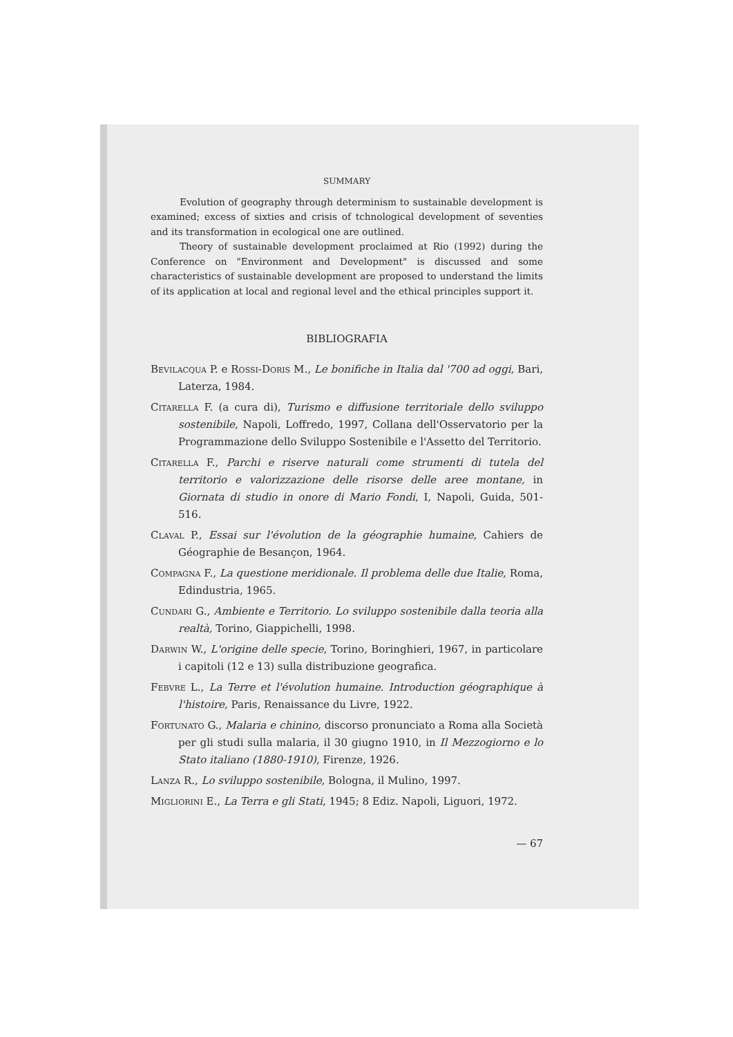SUMMARY
Evolution of geography through determinism to sustainable development is examined; excess of sixties and crisis of tchnological development of seventies and its transformation in ecological one are outlined.
Theory of sustainable development proclaimed at Rio (1992) during the Conference on "Environment and Development" is discussed and some characteristics of sustainable development are proposed to understand the limits of its application at local and regional level and the ethical principles support it.
BIBLIOGRAFIA
Bevilacqua P. e Rossi-Doris M., Le bonifiche in Italia dal '700 ad oggi, Bari, Laterza, 1984.
Citarella F. (a cura di), Turismo e diffusione territoriale dello sviluppo sostenibile, Napoli, Loffredo, 1997, Collana dell'Osservatorio per la Programmazione dello Sviluppo Sostenibile e l'Assetto del Territorio.
Citarella F., Parchi e riserve naturali come strumenti di tutela del territorio e valorizzazione delle risorse delle aree montane, in Giornata di studio in onore di Mario Fondi, I, Napoli, Guida, 501-516.
Claval P., Essai sur l'évolution de la géographie humaine, Cahiers de Géographie de Besançon, 1964.
Compagna F., La questione meridionale. Il problema delle due Italie, Roma, Edindustria, 1965.
Cundari G., Ambiente e Territorio. Lo sviluppo sostenibile dalla teoria alla realtà, Torino, Giappichelli, 1998.
Darwin W., L'origine delle specie, Torino, Boringhieri, 1967, in particolare i capitoli (12 e 13) sulla distribuzione geografica.
Febvre L., La Terre et l'évolution humaine. Introduction géographique à l'histoire, Paris, Renaissance du Livre, 1922.
Fortunato G., Malaria e chinino, discorso pronunciato a Roma alla Società per gli studi sulla malaria, il 30 giugno 1910, in Il Mezzogiorno e lo Stato italiano (1880-1910), Firenze, 1926.
Lanza R., Lo sviluppo sostenibile, Bologna, il Mulino, 1997.
Migliorini E., La Terra e gli Stati, 1945; 8 Ediz. Napoli, Liguori, 1972.
— 67